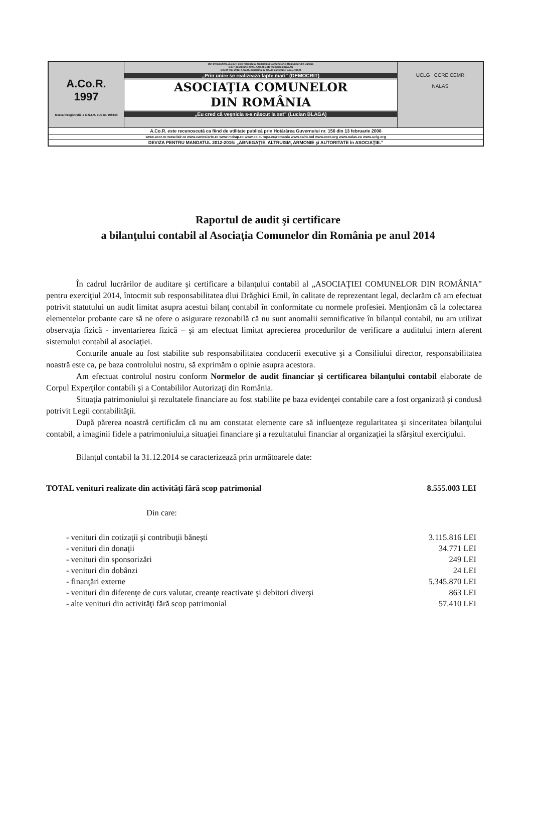A.Co.R.
1997
Marca înregistrată la O.S.I.M. sub nr. 108840
Din 10 mai 2006, A.Co.R. este membru al Consiliului Comunelor şi Regiunilor din Europa
Din 7 decembrie 2009, A.Co.R. este membru al NALAS
Din 24 mai 2013, A.Co.R. împreună cu CALM constituie C.A.L.R.R.M
„Prin unire se realizează fapte mari” (DEMOCRIT)
ASOCIAŢIA COMUNELOR
DIN ROMÂNIA
„Eu cred că veşnicia s-a născut la sat” (Lucian BLAGA)
UCLG CCRE CEMR
NALAS
A.Co.R. este recunoscută ca fiind de utilitate publică prin Hotărârea Guvernului nr. 156 din 13 februarie 2008
www.acor.ro www.fair.ro www.cartesiarte.ro www.mdrap.ro www.ec.europa.eu/romania www.calm.md www.ccre.org www.nalas.eu www.uclg.org
DEVIZA PENTRU MANDATUL 2012-2016: „ABNEGAŢIE, ALTRUISM, ARMONIE şi AUTORITATE în ASOCIAŢIE.”
Raportul de audit şi certificare
a bilanţului contabil al Asociaţia Comunelor din România pe anul 2014
În cadrul lucrărilor de auditare şi certificare a bilanţului contabil al „ASOCIAŢIEI COMUNELOR DIN ROMÂNIA” pentru exerciţiul 2014, întocmit sub responsabilitatea dlui Drăghici Emil, în calitate de reprezentant legal, declarăm că am efectuat potrivit statutului un audit limitat asupra acestui bilanţ contabil în conformitate cu normele profesiei. Menţionăm că la colectarea elementelor probante care să ne ofere o asigurare rezonabilă că nu sunt anomalii semnificative în bilanţul contabil, nu am utilizat observaţia fizică - inventarierea fizică – şi am efectuat limitat aprecierea procedurilor de verificare a auditului intern aferent sistemului contabil al asociaţiei.
Conturile anuale au fost stabilite sub responsabilitatea conducerii executive şi a Consiliului director, responsabilitatea noastră este ca, pe baza controlului nostru, să exprimăm o opinie asupra acestora.
Am efectuat controlul nostru conform Normelor de audit financiar şi certificarea bilanţului contabil elaborate de Corpul Experţilor contabili şi a Contabililor Autorizaţi din România.
Situaţia patrimoniului şi rezultatele financiare au fost stabilite pe baza evidenţei contabile care a fost organizată şi condusă potrivit Legii contabilităţii.
După părerea noastră certificăm că nu am constatat elemente care să influenţeze regularitatea şi sinceritatea bilanţului contabil, a imaginii fidele a patrimoniului,a situaţiei financiare şi a rezultatului financiar al organizaţiei la sfârşitul exerciţiului.
Bilanţul contabil la 31.12.2014 se caracterizează prin următoarele date:
| TOTAL venituri realizate din activităţi fără scop patrimonial | 8.555.003 LEI |
| Din care: | |
| - venituri din cotizaţii şi contribuţii băneşti | 3.115.816 LEI |
| - venituri din donaţii | 34.771 LEI |
| - venituri din sponsorizări | 249 LEI |
| - venituri din dobânzi | 24 LEI |
| - finanţări externe | 5.345.870 LEI |
| - venituri din diferenţe de curs valutar, creanţe reactivate şi debitori diverşi | 863 LEI |
| - alte venituri din activităţi fără scop patrimonial | 57.410 LEI |